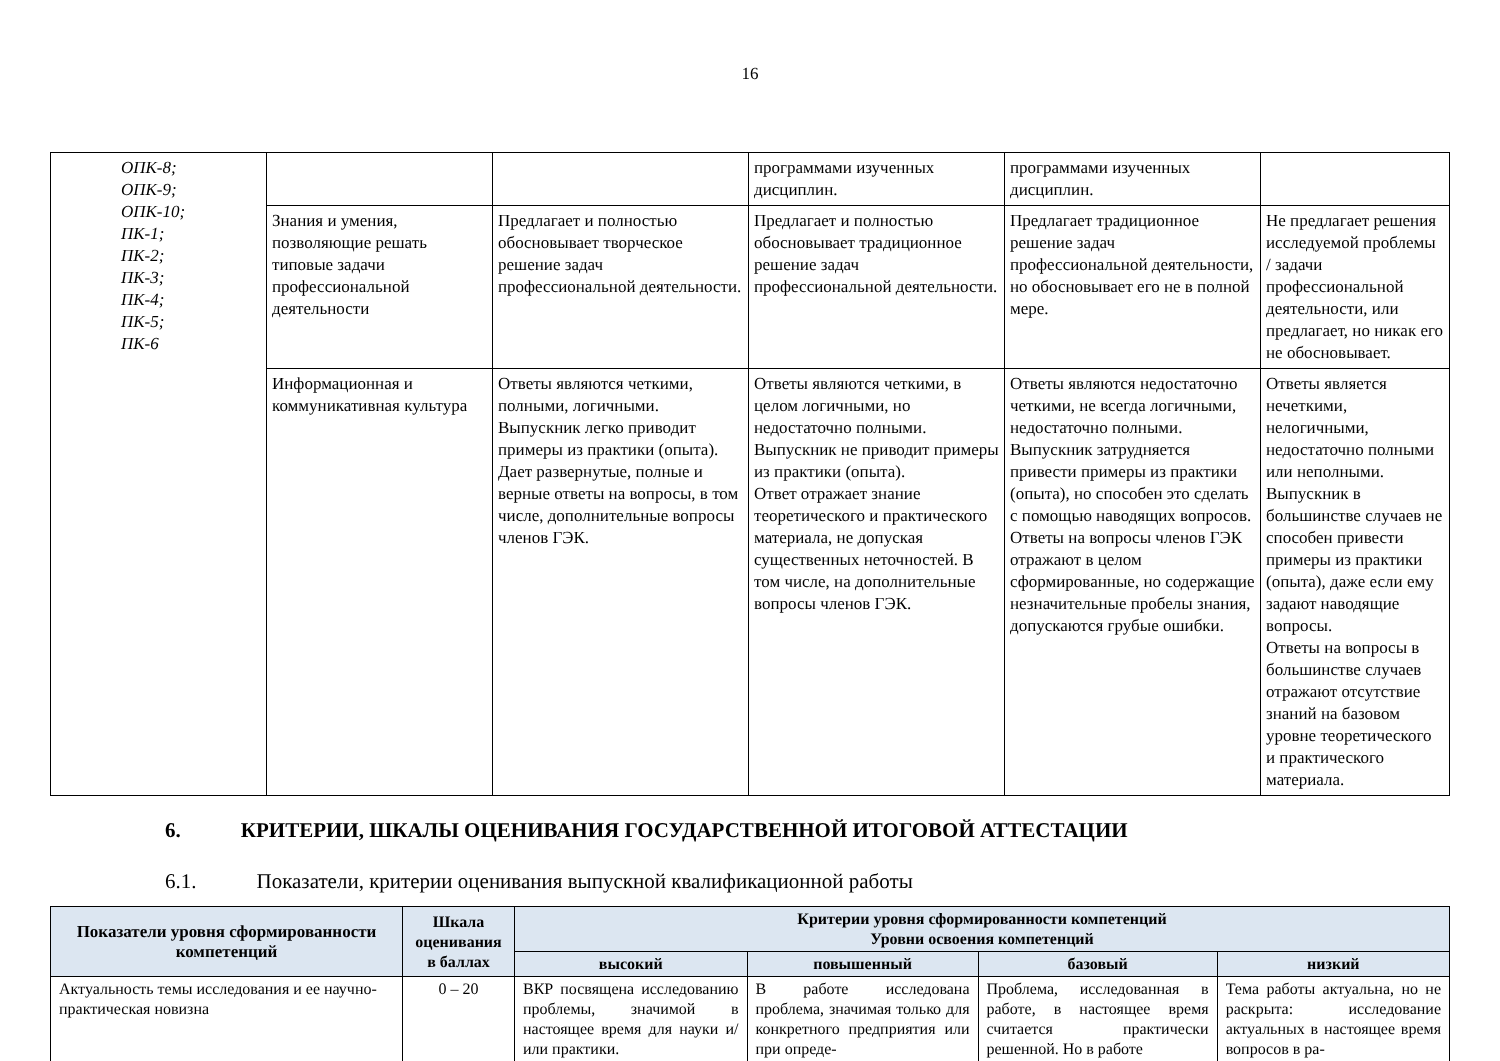16
| ОПК-8; ОПК-9; ОПК-10; ПК-1; ПК-2; ПК-3; ПК-4; ПК-5; ПК-6 | | | программами изученных дисциплин. | программами изученных дисциплин. | |
| | Знания и умения, позволяющие решать типовые задачи профессиональной деятельности | Предлагает и полностью обосновывает творческое решение задач профессиональной деятельности. | Предлагает и полностью обосновывает традиционное решение задач профессиональной деятельности. | Предлагает традиционное решение задач профессиональной деятельности, но обосновывает его не в полной мере. | Не предлагает решения исследуемой проблемы / задачи профессиональной деятельности, или предлагает, но никак его не обосновывает. |
| | Информационная и коммуникативная культура | Ответы являются четкими, полными, логичными. Выпускник легко приводит примеры из практики (опыта). Дает развернутые, полные и верные ответы на вопросы, в том числе, дополнительные вопросы членов ГЭК. | Ответы являются четкими, в целом логичными, но недостаточно полными. Выпускник не приводит примеры из практики (опыта). Ответ отражает знание теоретического и практического материала, не допуская существенных неточностей. В том числе, на дополнительные вопросы членов ГЭК. | Ответы являются недостаточно четкими, не всегда логичными, недостаточно полными. Выпускник затрудняется привести примеры из практики (опыта), но способен это сделать с помощью наводящих вопросов. Ответы на вопросы членов ГЭК отражают в целом сформированные, но содержащие незначительные пробелы знания, допускаются грубые ошибки. | Ответы является нечеткими, нелогичными, недостаточно полными или неполными. Выпускник в большинстве случаев не способен привести примеры из практики (опыта), даже если ему задают наводящие вопросы. Ответы на вопросы в большинстве случаев отражают отсутствие знаний на базовом уровне теоретического и практического материала. |
6. КРИТЕРИИ, ШКАЛЫ ОЦЕНИВАНИЯ ГОСУДАРСТВЕННОЙ ИТОГОВОЙ АТТЕСТАЦИИ
6.1. Показатели, критерии оценивания выпускной квалификационной работы
| Показатели уровня сформированности компетенций | Шкала оценивания в баллах | Критерии уровня сформированности компетенций Уровни освоения компетенций | | | |
| --- | --- | --- | --- | --- | --- |
| | | высокий | повышенный | базовый | низкий |
| Актуальность темы исследования и ее научно-практическая новизна | 0 – 20 | ВКР посвящена исследованию проблемы, значимой в настоящее время для науки и/или практики. | В работе исследована проблема, значимая только для конкретного предприятия или при опреде- | Проблема, исследованная в работе, в настоящее время считается практически решенной. Но в работе | Тема работы актуальна, но не раскрыта: исследование актуальных в настоящее время вопросов в ра- |